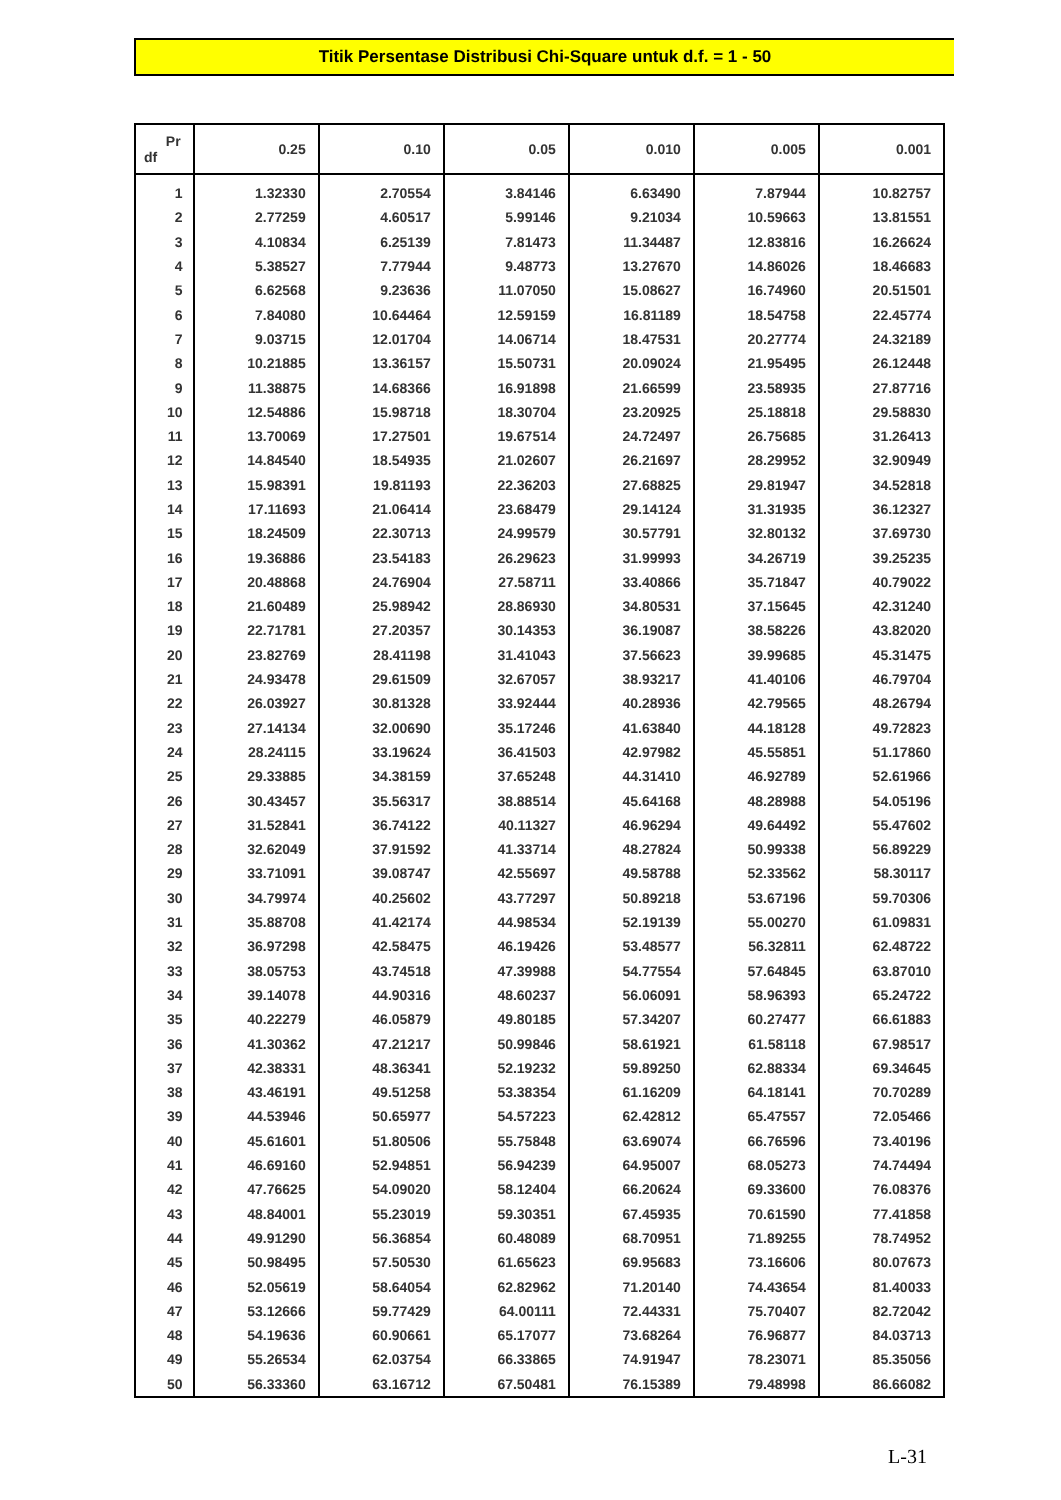Titik Persentase Distribusi Chi-Square untuk d.f. = 1 - 50
| Pr df | 0.25 | 0.10 | 0.05 | 0.010 | 0.005 | 0.001 |
| --- | --- | --- | --- | --- | --- | --- |
| 1 | 1.32330 | 2.70554 | 3.84146 | 6.63490 | 7.87944 | 10.82757 |
| 2 | 2.77259 | 4.60517 | 5.99146 | 9.21034 | 10.59663 | 13.81551 |
| 3 | 4.10834 | 6.25139 | 7.81473 | 11.34487 | 12.83816 | 16.26624 |
| 4 | 5.38527 | 7.77944 | 9.48773 | 13.27670 | 14.86026 | 18.46683 |
| 5 | 6.62568 | 9.23636 | 11.07050 | 15.08627 | 16.74960 | 20.51501 |
| 6 | 7.84080 | 10.64464 | 12.59159 | 16.81189 | 18.54758 | 22.45774 |
| 7 | 9.03715 | 12.01704 | 14.06714 | 18.47531 | 20.27774 | 24.32189 |
| 8 | 10.21885 | 13.36157 | 15.50731 | 20.09024 | 21.95495 | 26.12448 |
| 9 | 11.38875 | 14.68366 | 16.91898 | 21.66599 | 23.58935 | 27.87716 |
| 10 | 12.54886 | 15.98718 | 18.30704 | 23.20925 | 25.18818 | 29.58830 |
| 11 | 13.70069 | 17.27501 | 19.67514 | 24.72497 | 26.75685 | 31.26413 |
| 12 | 14.84540 | 18.54935 | 21.02607 | 26.21697 | 28.29952 | 32.90949 |
| 13 | 15.98391 | 19.81193 | 22.36203 | 27.68825 | 29.81947 | 34.52818 |
| 14 | 17.11693 | 21.06414 | 23.68479 | 29.14124 | 31.31935 | 36.12327 |
| 15 | 18.24509 | 22.30713 | 24.99579 | 30.57791 | 32.80132 | 37.69730 |
| 16 | 19.36886 | 23.54183 | 26.29623 | 31.99993 | 34.26719 | 39.25235 |
| 17 | 20.48868 | 24.76904 | 27.58711 | 33.40866 | 35.71847 | 40.79022 |
| 18 | 21.60489 | 25.98942 | 28.86930 | 34.80531 | 37.15645 | 42.31240 |
| 19 | 22.71781 | 27.20357 | 30.14353 | 36.19087 | 38.58226 | 43.82020 |
| 20 | 23.82769 | 28.41198 | 31.41043 | 37.56623 | 39.99685 | 45.31475 |
| 21 | 24.93478 | 29.61509 | 32.67057 | 38.93217 | 41.40106 | 46.79704 |
| 22 | 26.03927 | 30.81328 | 33.92444 | 40.28936 | 42.79565 | 48.26794 |
| 23 | 27.14134 | 32.00690 | 35.17246 | 41.63840 | 44.18128 | 49.72823 |
| 24 | 28.24115 | 33.19624 | 36.41503 | 42.97982 | 45.55851 | 51.17860 |
| 25 | 29.33885 | 34.38159 | 37.65248 | 44.31410 | 46.92789 | 52.61966 |
| 26 | 30.43457 | 35.56317 | 38.88514 | 45.64168 | 48.28988 | 54.05196 |
| 27 | 31.52841 | 36.74122 | 40.11327 | 46.96294 | 49.64492 | 55.47602 |
| 28 | 32.62049 | 37.91592 | 41.33714 | 48.27824 | 50.99338 | 56.89229 |
| 29 | 33.71091 | 39.08747 | 42.55697 | 49.58788 | 52.33562 | 58.30117 |
| 30 | 34.79974 | 40.25602 | 43.77297 | 50.89218 | 53.67196 | 59.70306 |
| 31 | 35.88708 | 41.42174 | 44.98534 | 52.19139 | 55.00270 | 61.09831 |
| 32 | 36.97298 | 42.58475 | 46.19426 | 53.48577 | 56.32811 | 62.48722 |
| 33 | 38.05753 | 43.74518 | 47.39988 | 54.77554 | 57.64845 | 63.87010 |
| 34 | 39.14078 | 44.90316 | 48.60237 | 56.06091 | 58.96393 | 65.24722 |
| 35 | 40.22279 | 46.05879 | 49.80185 | 57.34207 | 60.27477 | 66.61883 |
| 36 | 41.30362 | 47.21217 | 50.99846 | 58.61921 | 61.58118 | 67.98517 |
| 37 | 42.38331 | 48.36341 | 52.19232 | 59.89250 | 62.88334 | 69.34645 |
| 38 | 43.46191 | 49.51258 | 53.38354 | 61.16209 | 64.18141 | 70.70289 |
| 39 | 44.53946 | 50.65977 | 54.57223 | 62.42812 | 65.47557 | 72.05466 |
| 40 | 45.61601 | 51.80506 | 55.75848 | 63.69074 | 66.76596 | 73.40196 |
| 41 | 46.69160 | 52.94851 | 56.94239 | 64.95007 | 68.05273 | 74.74494 |
| 42 | 47.76625 | 54.09020 | 58.12404 | 66.20624 | 69.33600 | 76.08376 |
| 43 | 48.84001 | 55.23019 | 59.30351 | 67.45935 | 70.61590 | 77.41858 |
| 44 | 49.91290 | 56.36854 | 60.48089 | 68.70951 | 71.89255 | 78.74952 |
| 45 | 50.98495 | 57.50530 | 61.65623 | 69.95683 | 73.16606 | 80.07673 |
| 46 | 52.05619 | 58.64054 | 62.82962 | 71.20140 | 74.43654 | 81.40033 |
| 47 | 53.12666 | 59.77429 | 64.00111 | 72.44331 | 75.70407 | 82.72042 |
| 48 | 54.19636 | 60.90661 | 65.17077 | 73.68264 | 76.96877 | 84.03713 |
| 49 | 55.26534 | 62.03754 | 66.33865 | 74.91947 | 78.23071 | 85.35056 |
| 50 | 56.33360 | 63.16712 | 67.50481 | 76.15389 | 79.48998 | 86.66082 |
L-31